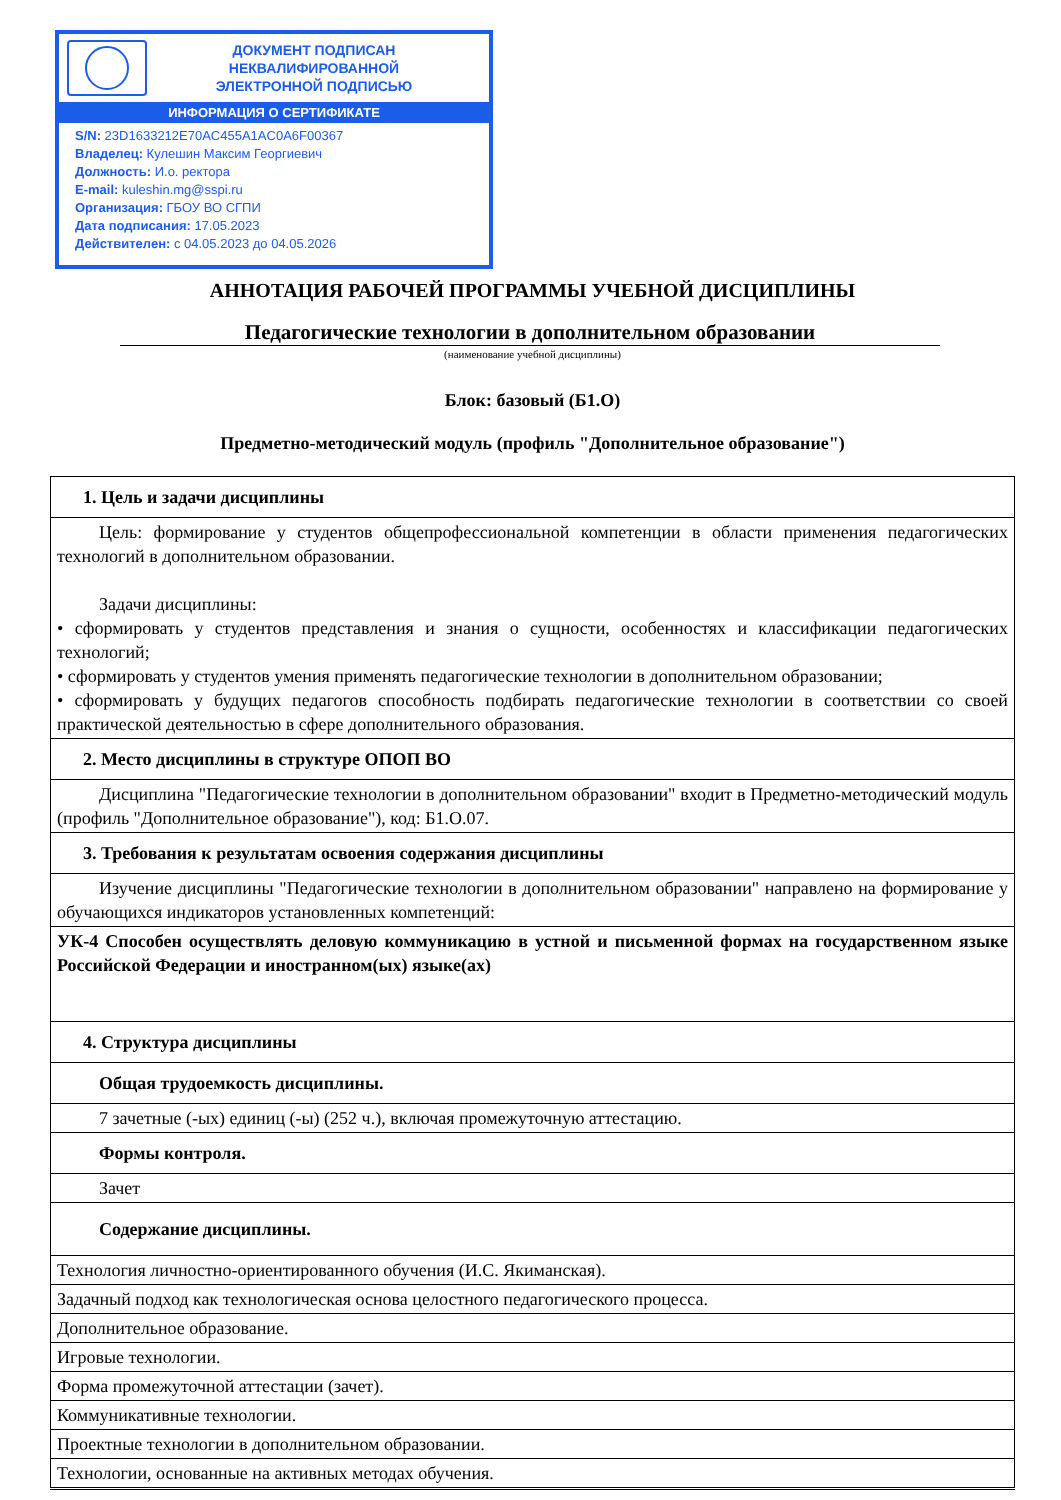ДОКУМЕНТ ПОДПИСАН
НЕКВАЛИФИРОВАННОЙ
ЭЛЕКТРОННОЙ ПОДПИСЬЮ
ИНФОРМАЦИЯ О СЕРТИФИКАТЕ
S/N: 23D1633212E70AC455A1AC0A6F00367
Владелец: Кулешин Максим Георгиевич
Должность: И.о. ректора
E-mail: kuleshin.mg@sspi.ru
Организация: ГБОУ ВО СГПИ
Дата подписания: 17.05.2023
Действителен: с 04.05.2023 до 04.05.2026
АННОТАЦИЯ РАБОЧЕЙ ПРОГРАММЫ УЧЕБНОЙ ДИСЦИПЛИНЫ
Педагогические технологии в дополнительном образовании
(наименование учебной дисциплины)
Блок: базовый (Б1.О)
Предметно-методический модуль (профиль "Дополнительное образование")
| 1. Цель и задачи дисциплины |
| Цель: формирование у студентов общепрофессиональной компетенции в области применения педагогических технологий в дополнительном образовании. Задачи дисциплины: • сформировать у студентов представления и знания о сущности, особенностях и классификации педагогических технологий; • сформировать у студентов умения применять педагогические технологии в дополнительном образовании; • сформировать у будущих педагогов способность подбирать педагогические технологии в соответствии со своей практической деятельностью в сфере дополнительного образования. |
| 2. Место дисциплины в структуре ОПОП ВО |
| Дисциплина "Педагогические технологии в дополнительном образовании" входит в Предметно-методический модуль (профиль "Дополнительное образование"), код: Б1.О.07. |
| 3. Требования к результатам освоения содержания дисциплины |
| Изучение дисциплины "Педагогические технологии в дополнительном образовании" направлено на формирование у обучающихся индикаторов установленных компетенций: |
| УК-4 Способен осуществлять деловую коммуникацию в устной и письменной формах на государственном языке Российской Федерации и иностранном(ых) языке(ах) |
| 4. Структура дисциплины |
| Общая трудоемкость дисциплины. |
| 7 зачетные (-ых) единиц (-ы) (252 ч.), включая промежуточную аттестацию. |
| Формы контроля. |
| Зачет |
| Содержание дисциплины. |
| Технология личностно-ориентированного обучения (И.С. Якиманская). |
| Задачный подход как технологическая основа целостного педагогического процесса. |
| Дополнительное образование. |
| Игровые технологии. |
| Форма промежуточной аттестации (зачет). |
| Коммуникативные технологии. |
| Проектные технологии в дополнительном образовании. |
| Технологии, основанные на активных методах обучения. |